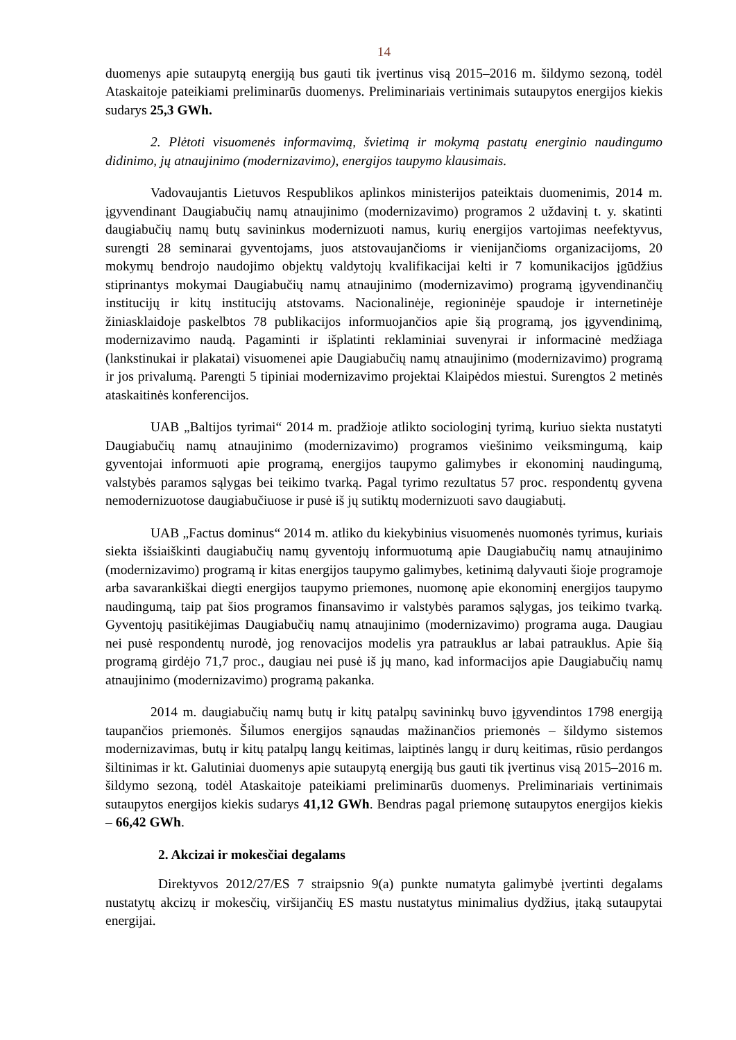14
duomenys apie sutaupytą energiją bus gauti tik įvertinus visą 2015–2016 m. šildymo sezoną, todėl Ataskaitoje pateikiami preliminarūs duomenys. Preliminariais vertinimais sutaupytos energijos kiekis sudarys 25,3 GWh.
2. Plėtoti visuomenės informavimą, švietimą ir mokymą pastatų energinio naudingumo didinimo, jų atnaujinimo (modernizavimo), energijos taupymo klausimais.
Vadovaujantis Lietuvos Respublikos aplinkos ministerijos pateiktais duomenimis, 2014 m. įgyvendinant Daugiabučių namų atnaujinimo (modernizavimo) programos 2 uždavinį t. y. skatinti daugiabučių namų butų savininkus modernizuoti namus, kurių energijos vartojimas neefektyvus, surengti 28 seminarai gyventojams, juos atstovaujančioms ir vienijančioms organizacijoms, 20 mokymų bendrojo naudojimo objektų valdytojų kvalifikacijai kelti ir 7 komunikacijos įgūdžius stiprinantys mokymai Daugiabučių namų atnaujinimo (modernizavimo) programą įgyvendinančių institucijų ir kitų institucijų atstovams. Nacionalinėje, regioninėje spaudoje ir internetinėje žiniasklaidoje paskelbtos 78 publikacijos informuojančios apie šią programą, jos įgyvendinimą, modernizavimo naudą. Pagaminti ir išplatinti reklaminiai suvenyrai ir informacinė medžiaga (lankstinukai ir plakatai) visuomenei apie Daugiabučių namų atnaujinimo (modernizavimo) programą ir jos privalumą. Parengti 5 tipiniai modernizavimo projektai Klaipėdos miestui. Surengtos 2 metinės ataskaitinės konferencijos.
UAB „Baltijos tyrimai“ 2014 m. pradžioje atlikto sociologinį tyrimą, kuriuo siekta nustatyti Daugiabučių namų atnaujinimo (modernizavimo) programos viešinimo veiksmingumą, kaip gyventojai informuoti apie programą, energijos taupymo galimybes ir ekonominį naudingumą, valstybės paramos sąlygas bei teikimo tvarką. Pagal tyrimo rezultatus 57 proc. respondentų gyvena nemodernizuotose daugiabučiuose ir pusė iš jų sutiktų modernizuoti savo daugiabutį.
UAB „Factus dominus“ 2014 m. atliko du kiekybinius visuomenės nuomonės tyrimus, kuriais siekta išsiaiškinti daugiabučių namų gyventojų informuotumą apie Daugiabučių namų atnaujinimo (modernizavimo) programą ir kitas energijos taupymo galimybes, ketinimą dalyvauti šioje programoje arba savarankiškai diegti energijos taupymo priemones, nuomonę apie ekonominį energijos taupymo naudingumą, taip pat šios programos finansavimo ir valstybės paramos sąlygas, jos teikimo tvarką. Gyventojų pasitikėjimas Daugiabučių namų atnaujinimo (modernizavimo) programa auga. Daugiau nei pusė respondentų nurodė, jog renovacijos modelis yra patrauklus ar labai patrauklus. Apie šią programą girdėjo 71,7 proc., daugiau nei pusė iš jų mano, kad informacijos apie Daugiabučių namų atnaujinimo (modernizavimo) programą pakanka.
2014 m. daugiabučių namų butų ir kitų patalpų savininkų buvo įgyvendintos 1798 energiją taupančios priemonės. Šilumos energijos sąnaudas mažinančios priemonės – šildymo sistemos modernizavimas, butų ir kitų patalpų langų keitimas, laiptinės langų ir durų keitimas, rūsio perdangos šiltinimas ir kt. Galutiniai duomenys apie sutaupytą energiją bus gauti tik įvertinus visą 2015–2016 m. šildymo sezoną, todėl Ataskaitoje pateikiami preliminarūs duomenys. Preliminariais vertinimais sutaupytos energijos kiekis sudarys 41,12 GWh. Bendras pagal priemonę sutaupytos energijos kiekis – 66,42 GWh.
2. Akcizai ir mokesčiai degalams
Direktyvos 2012/27/ES 7 straipsnio 9(a) punkte numatyta galimybė įvertinti degalams nustatytų akcizų ir mokesčių, viršijančių ES mastu nustatytus minimalius dydžius, įtaką sutaupytai energijai.